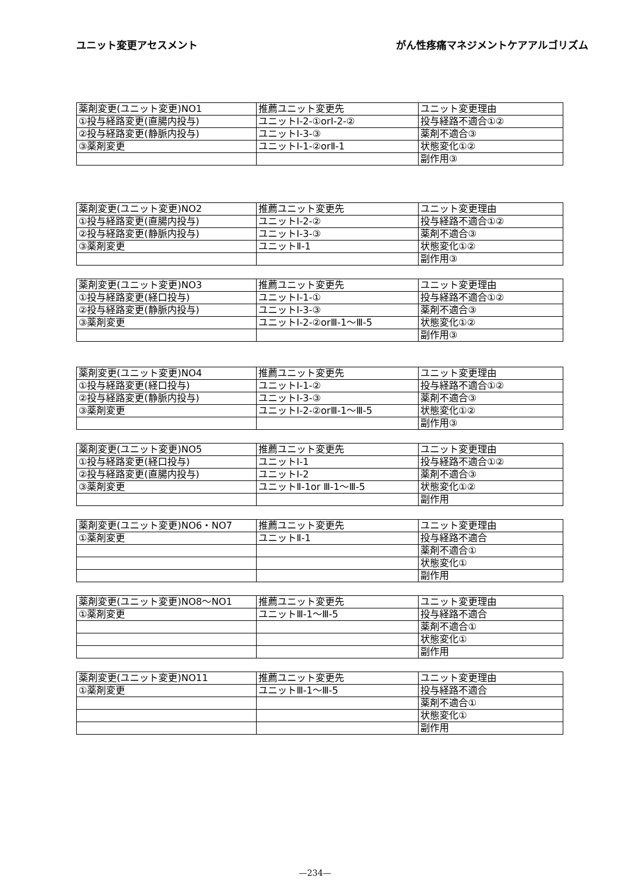ユニット変更アセスメント がん性疼痛マネジメントケアアルゴリズム
| 薬剤変更(ユニット変更)NO1 | 推薦ユニット変更先 | ユニット変更理由 |
| ①投与経路変更(直腸内投与) | ユニットⅠ-2-①orⅠ-2-② | 投与経路不適合①② |
| ②投与経路変更(静脈内投与) | ユニットⅠ-3-③ | 薬剤不適合③ |
| ③薬剤変更 | ユニットⅠ-1-②orⅡ-1 | 状態変化①② |
| | | 副作用③ |
| 薬剤変更(ユニット変更)NO2 | 推薦ユニット変更先 | ユニット変更理由 |
| ①投与経路変更(直腸内投与) | ユニットⅠ-2-② | 投与経路不適合①② |
| ②投与経路変更(静脈内投与) | ユニットⅠ-3-③ | 薬剤不適合③ |
| ③薬剤変更 | ユニットⅡ-1 | 状態変化①② |
| | | 副作用③ |
| 薬剤変更(ユニット変更)NO3 | 推薦ユニット変更先 | ユニット変更理由 |
| ①投与経路変更(経口投与) | ユニットⅠ-1-① | 投与経路不適合①② |
| ②投与経路変更(静脈内投与) | ユニットⅠ-3-③ | 薬剤不適合③ |
| ③薬剤変更 | ユニットⅠ-2-②orⅢ-1～Ⅲ-5 | 状態変化①② |
| | | 副作用③ |
| 薬剤変更(ユニット変更)NO4 | 推薦ユニット変更先 | ユニット変更理由 |
| ①投与経路変更(経口投与) | ユニットⅠ-1-② | 投与経路不適合①② |
| ②投与経路変更(静脈内投与) | ユニットⅠ-3-③ | 薬剤不適合③ |
| ③薬剤変更 | ユニットⅠ-2-②orⅢ-1～Ⅲ-5 | 状態変化①② |
| | | 副作用③ |
| 薬剤変更(ユニット変更)NO5 | 推薦ユニット変更先 | ユニット変更理由 |
| ①投与経路変更(経口投与) | ユニットⅠ-1 | 投与経路不適合①② |
| ②投与経路変更(直腸内投与) | ユニットⅠ-2 | 薬剤不適合③ |
| ③薬剤変更 | ユニットⅡ-1or Ⅲ-1～Ⅲ-5 | 状態変化①② |
| | | 副作用 |
| 薬剤変更(ユニット変更)NO6・NO7 | 推薦ユニット変更先 | ユニット変更理由 |
| ①薬剤変更 | ユニットⅡ-1 | 投与経路不適合 |
| | | 薬剤不適合① |
| | | 状態変化① |
| | | 副作用 |
| 薬剤変更(ユニット変更)NO8～NO1 | 推薦ユニット変更先 | ユニット変更理由 |
| ①薬剤変更 | ユニットⅢ-1～Ⅲ-5 | 投与経路不適合 |
| | | 薬剤不適合① |
| | | 状態変化① |
| | | 副作用 |
| 薬剤変更(ユニット変更)NO11 | 推薦ユニット変更先 | ユニット変更理由 |
| ①薬剤変更 | ユニットⅢ-1～Ⅲ-5 | 投与経路不適合 |
| | | 薬剤不適合① |
| | | 状態変化① |
| | | 副作用 |
—234—